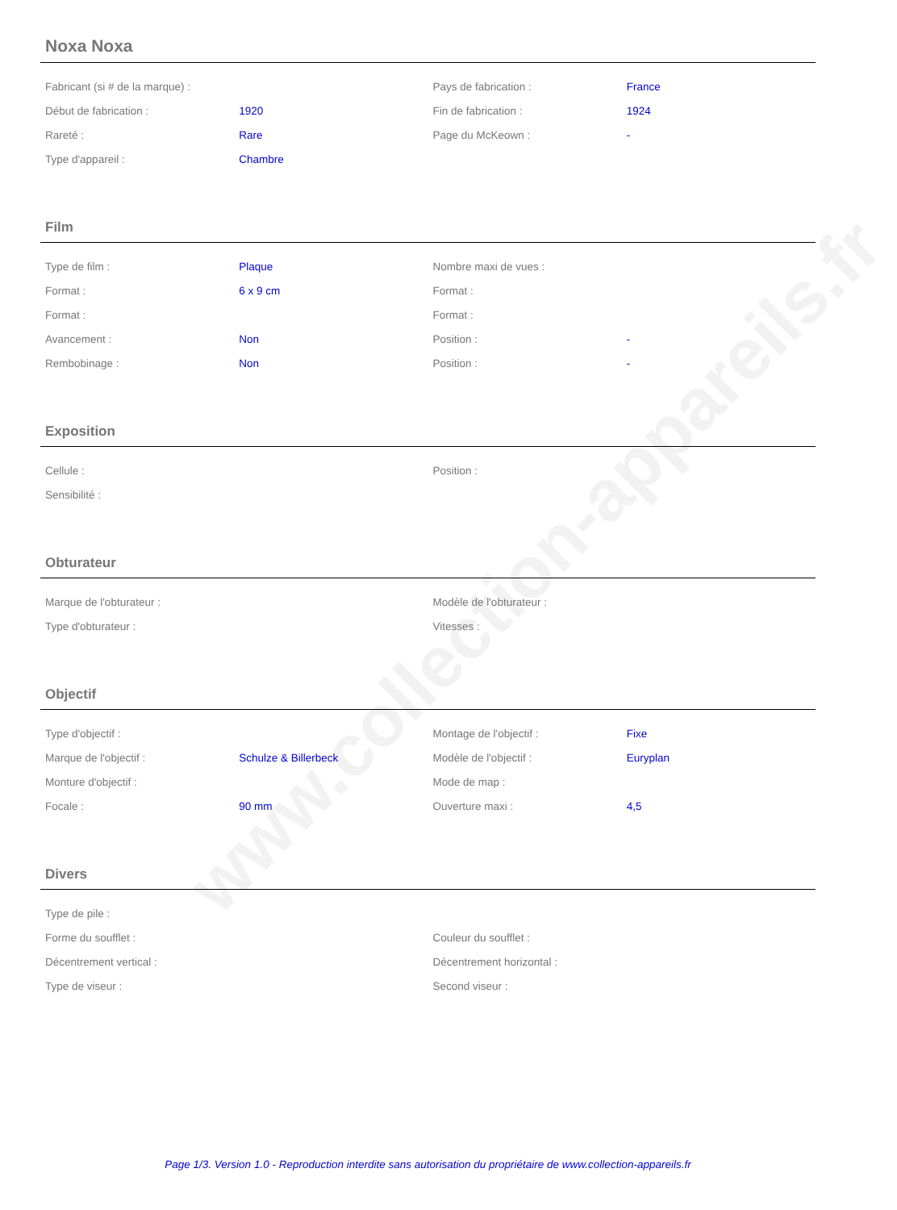www.collection-appareils.fr
Noxa Noxa
| Fabricant (si # de la marque) : | | Pays de fabrication : | France |
| Début de fabrication : | 1920 | Fin de fabrication : | 1924 |
| Rareté : | Rare | Page du McKeown : | - |
| Type d'appareil : | Chambre | | |
Film
| Type de film : | Plaque | Nombre maxi de vues : | |
| Format : | 6 x 9 cm | Format : | |
| Format : | | Format : | |
| Avancement : | Non | Position : | - |
| Rembobinage : | Non | Position : | - |
Exposition
| Cellule : | | Position : | |
| Sensibilité : | | | |
Obturateur
| Marque de l'obturateur : | | Modèle de l'obturateur : | |
| Type d'obturateur : | | Vitesses : | |
Objectif
| Type d'objectif : | | Montage de l'objectif : | Fixe |
| Marque de l'objectif : | Schulze & Billerbeck | Modèle de l'objectif : | Euryplan |
| Monture d'objectif : | | Mode de map : | |
| Focale : | 90 mm | Ouverture maxi : | 4,5 |
Divers
| Type de pile : | | | |
| Forme du soufflet : | | Couleur du soufflet : | |
| Décentrement vertical : | | Décentrement horizontal : | |
| Type de viseur : | | Second viseur : | |
Page 1/3. Version 1.0 - Reproduction interdite sans autorisation du propriétaire de www.collection-appareils.fr